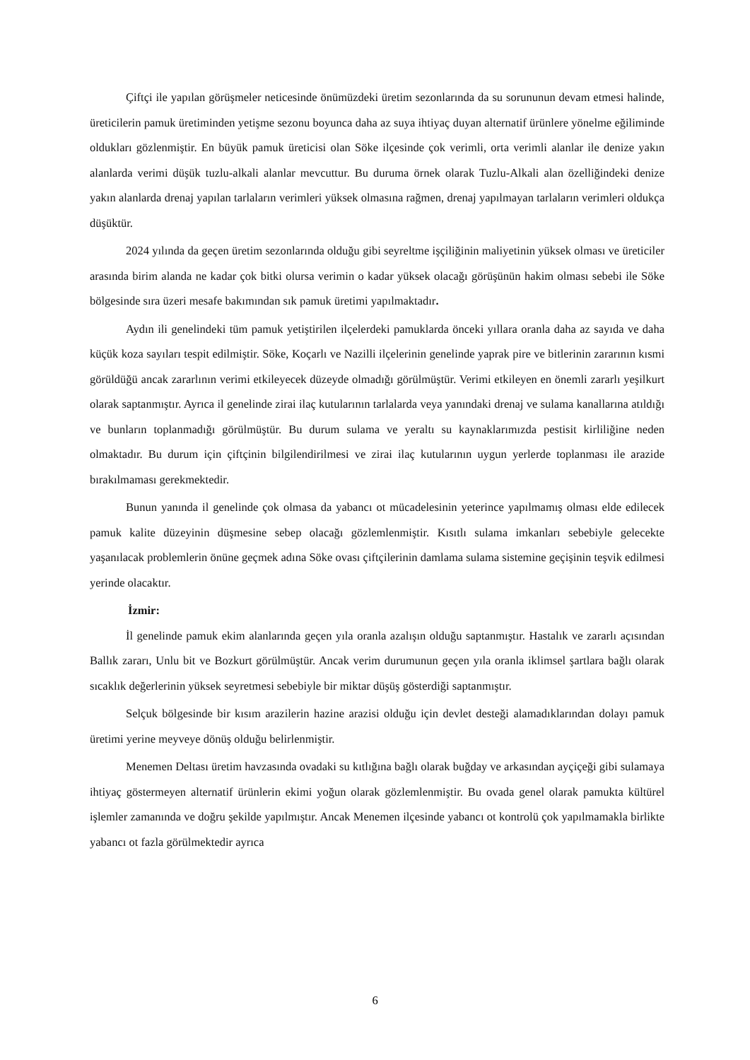Çiftçi ile yapılan görüşmeler neticesinde önümüzdeki üretim sezonlarında da su sorununun devam etmesi halinde, üreticilerin pamuk üretiminden yetişme sezonu boyunca daha az suya ihtiyaç duyan alternatif ürünlere yönelme eğiliminde oldukları gözlenmiştir. En büyük pamuk üreticisi olan Söke ilçesinde çok verimli, orta verimli alanlar ile denize yakın alanlarda verimi düşük tuzlu-alkali alanlar mevcuttur. Bu duruma örnek olarak Tuzlu-Alkali alan özelliğindeki denize yakın alanlarda drenaj yapılan tarlaların verimleri yüksek olmasına rağmen, drenaj yapılmayan tarlaların verimleri oldukça düşüktür.
2024 yılında da geçen üretim sezonlarında olduğu gibi seyreltme işçiliğinin maliyetinin yüksek olması ve üreticiler arasında birim alanda ne kadar çok bitki olursa verimin o kadar yüksek olacağı görüşünün hakim olması sebebi ile Söke bölgesinde sıra üzeri mesafe bakımından sık pamuk üretimi yapılmaktadır.
Aydın ili genelindeki tüm pamuk yetiştirilen ilçelerdeki pamuklarda önceki yıllara oranla daha az sayıda ve daha küçük koza sayıları tespit edilmiştir. Söke, Koçarlı ve Nazilli ilçelerinin genelinde yaprak pire ve bitlerinin zararının kısmi görüldüğü ancak zararlının verimi etkileyecek düzeyde olmadığı görülmüştür. Verimi etkileyen en önemli zararlı yeşilkurt olarak saptanmıştır. Ayrıca il genelinde zirai ilaç kutularının tarlalarda veya yanındaki drenaj ve sulama kanallarına atıldığı ve bunların toplanmadığı görülmüştür. Bu durum sulama ve yeraltı su kaynaklarımızda pestisit kirliliğine neden olmaktadır. Bu durum için çiftçinin bilgilendirilmesi ve zirai ilaç kutularının uygun yerlerde toplanması ile arazide bırakılmaması gerekmektedir.
Bunun yanında il genelinde çok olmasa da yabancı ot mücadelesinin yeterince yapılmamış olması elde edilecek pamuk kalite düzeyinin düşmesine sebep olacağı gözlemlenmiştir. Kısıtlı sulama imkanları sebebiyle gelecekte yaşanılacak problemlerin önüne geçmek adına Söke ovası çiftçilerinin damlama sulama sistemine geçişinin teşvik edilmesi yerinde olacaktır.
İzmir:
İl genelinde pamuk ekim alanlarında geçen yıla oranla azalışın olduğu saptanmıştır. Hastalık ve zararlı açısından Ballık zararı, Unlu bit ve Bozkurt görülmüştür. Ancak verim durumunun geçen yıla oranla iklimsel şartlara bağlı olarak sıcaklık değerlerinin yüksek seyretmesi sebebiyle bir miktar düşüş gösterdiği saptanmıştır.
Selçuk bölgesinde bir kısım arazilerin hazine arazisi olduğu için devlet desteği alamadıklarından dolayı pamuk üretimi yerine meyveye dönüş olduğu belirlenmiştir.
Menemen Deltası üretim havzasında ovadaki su kıtlığına bağlı olarak buğday ve arkasından ayçiçeği gibi sulamaya ihtiyaç göstermeyen alternatif ürünlerin ekimi yoğun olarak gözlemlenmiştir. Bu ovada genel olarak pamukta kültürel işlemler zamanında ve doğru şekilde yapılmıştır. Ancak Menemen ilçesinde yabancı ot kontrolü çok yapılmamakla birlikte yabancı ot fazla görülmektedir ayrıca
6